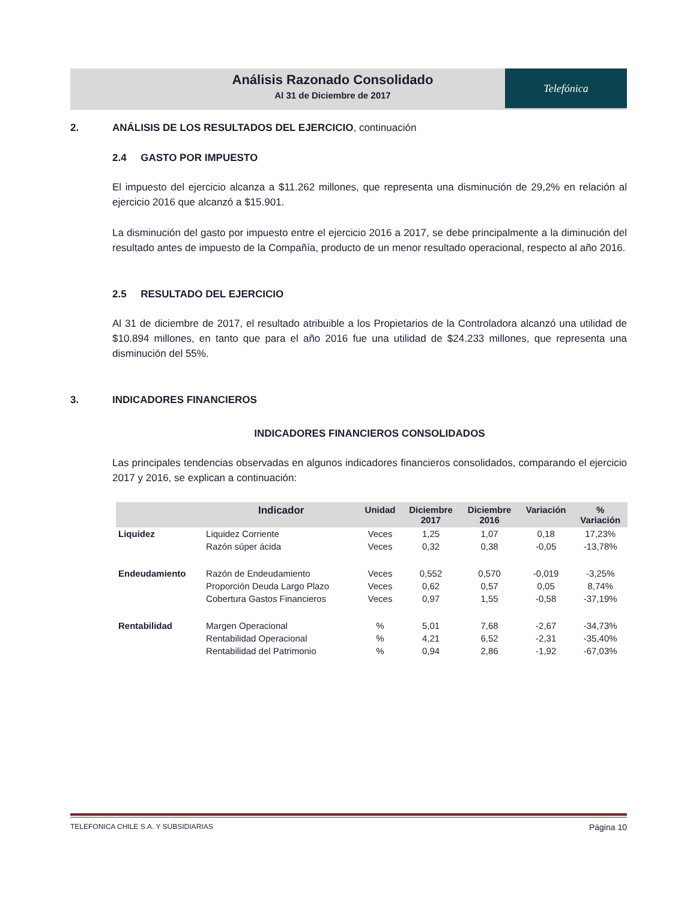Análisis Razonado Consolidado
Al 31 de Diciembre de 2017
Telefónica
2. ANÁLISIS DE LOS RESULTADOS DEL EJERCICIO, continuación
2.4 GASTO POR IMPUESTO
El impuesto del ejercicio alcanza a $11.262 millones, que representa una disminución de 29,2% en relación al ejercicio 2016 que alcanzó a $15.901.
La disminución del gasto por impuesto entre el ejercicio 2016 a 2017, se debe principalmente a la diminución del resultado antes de impuesto de la Compañía, producto de un menor resultado operacional, respecto al año 2016.
2.5 RESULTADO DEL EJERCICIO
Al 31 de diciembre de 2017, el resultado atribuible a los Propietarios de la Controladora alcanzó una utilidad de $10.894 millones, en tanto que para el año 2016 fue una utilidad de $24.233 millones, que representa una disminución del 55%.
3. INDICADORES FINANCIEROS
INDICADORES FINANCIEROS CONSOLIDADOS
Las principales tendencias observadas en algunos indicadores financieros consolidados, comparando el ejercicio 2017 y 2016, se explican a continuación:
| | Indicador | Unidad | Diciembre 2017 | Diciembre 2016 | Variación | % Variación |
| --- | --- | --- | --- | --- | --- | --- |
| Liquidez | Liquidez Corriente | Veces | 1,25 | 1,07 | 0,18 | 17,23% |
| | Razón súper ácida | Veces | 0,32 | 0,38 | -0,05 | -13,78% |
| Endeudamiento | Razón de Endeudamiento | Veces | 0,552 | 0,570 | -0,019 | -3,25% |
| | Proporción Deuda Largo Plazo | Veces | 0,62 | 0,57 | 0,05 | 8,74% |
| | Cobertura Gastos Financieros | Veces | 0,97 | 1,55 | -0,58 | -37,19% |
| Rentabilidad | Margen Operacional | % | 5,01 | 7,68 | -2,67 | -34,73% |
| | Rentabilidad Operacional | % | 4,21 | 6,52 | -2,31 | -35,40% |
| | Rentabilidad del Patrimonio | % | 0,94 | 2,86 | -1,92 | -67,03% |
TELEFONICA CHILE S.A. Y SUBSIDIARIAS Página 10